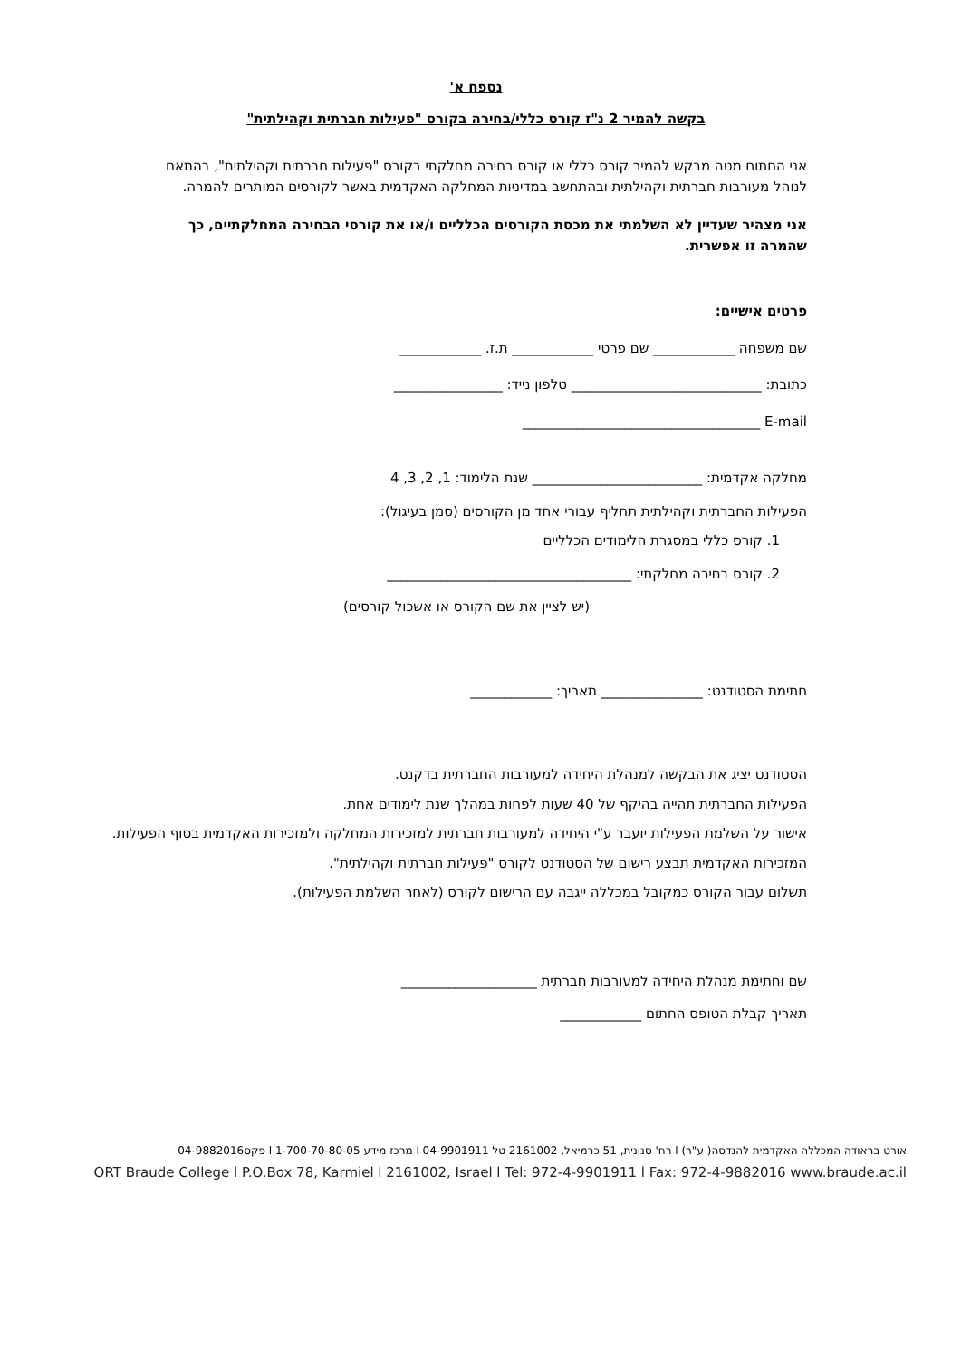נספח א'
בקשה להמיר 2 נ"ז קורס כללי/בחירה בקורס "פעילות חברתית וקהילתית"
אני החתום מטה מבקש להמיר קורס כללי או קורס בחירה מחלקתי בקורס "פעילות חברתית וקהילתית", בהתאם לנוהל מעורבות חברתית וקהילתית ובהתחשב במדיניות המחלקה האקדמית באשר לקורסים המותרים להמרה.
אני מצהיר שעדיין לא השלמתי את מכסת הקורסים הכלליים ו/או את קורסי הבחירה המחלקתיים, כך שהמרה זו אפשרית.
פרטים אישיים:
שם משפחה ____________ שם פרטי ____________ ת.ז. ____________
כתובת: ____________________________ טלפון נייד: ________________
E-mail ___________________________________
מחלקה אקדמית: _________________________ שנת הלימוד: 1, 2, 3, 4
הפעילות החברתית וקהילתית תחליף עבורי אחד מן הקורסים (סמן בעיגול):
1. קורס כללי במסגרת הלימודים הכלליים
2. קורס בחירה מחלקתי: ____________________________________
(יש לציין את שם הקורס או אשכול קורסים)
חתימת הסטודנט: _______________ תאריך: ____________
הסטודנט יציג את הבקשה למנהלת היחידה למעורבות החברתית בדקנט.
הפעילות החברתית תהייה בהיקף של 40 שעות לפחות במהלך שנת לימודים אחת.
אישור על השלמת הפעילות יועבר ע"י היחידה למעורבות חברתית למזכירות המחלקה ולמזכירות האקדמית בסוף הפעילות.
המזכירות האקדמית תבצע רישום של הסטודנט לקורס "פעילות חברתית וקהילתית".
תשלום עבור הקורס כמקובל במכללה ייגבה עם הרישום לקורס (לאחר השלמת הפעילות).
שם וחתימת מנהלת היחידה למעורבות חברתית ____________________
תאריך קבלת הטופס החתום ____________
אורט בראודה המכללה האקדמית להנדסה( ע"ר) l רח' סנונית, 51 כרמיאל, 2161002 טל 04-9901911 l מרכז מידע 1-700-70-80-05 l פקס04-9882016
ORT Braude College l P.O.Box 78, Karmiel l 2161002, Israel l Tel: 972-4-9901911 l Fax: 972-4-9882016 www.braude.ac.il